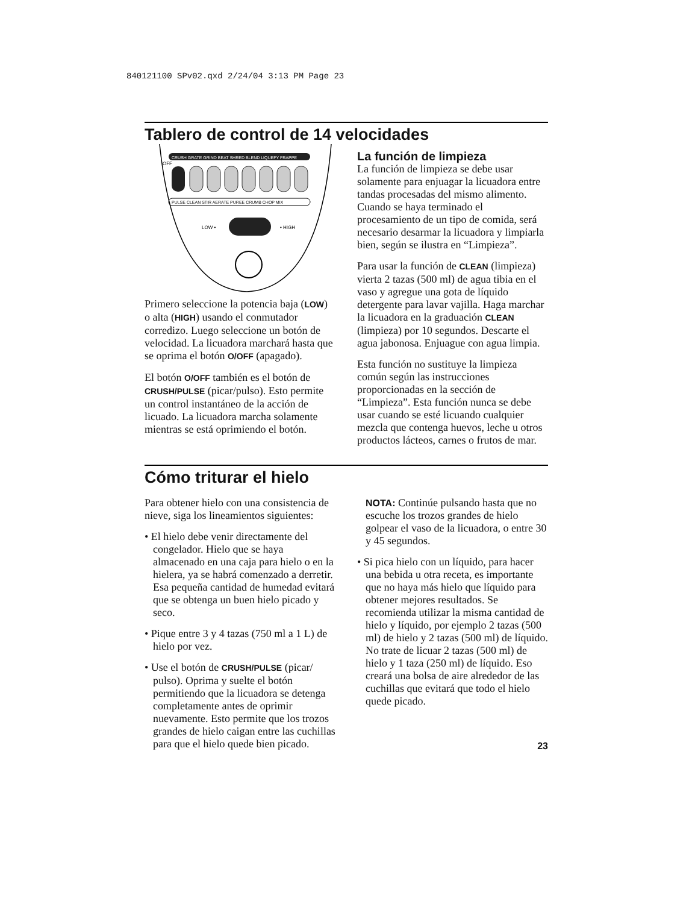840121100 SPv02.qxd 2/24/04 3:13 PM Page 23
Tablero de control de 14 velocidades
CRUSH GRATE GRIND BEAT SHRED BLEND LIQUEFY FRAPPE
OFF
PULSE CLEAN STIR AERATE PUREE CRUMB CHOP MIX
LOW •
• HIGH
Primero seleccione la potencia baja (LOW) o alta (HIGH) usando el conmutador corredizo. Luego seleccione un botón de velocidad. La licuadora marchará hasta que se oprima el botón O/OFF (apagado).
El botón O/OFF también es el botón de CRUSH/PULSE (picar/pulso). Esto permite un control instantáneo de la acción de licuado. La licuadora marcha solamente mientras se está oprimiendo el botón.
La función de limpieza
La función de limpieza se debe usar solamente para enjuagar la licuadora entre tandas procesadas del mismo alimento. Cuando se haya terminado el procesamiento de un tipo de comida, será necesario desarmar la licuadora y limpiarla bien, según se ilustra en “Limpieza”.
Para usar la función de CLEAN (limpieza) vierta 2 tazas (500 ml) de agua tibia en el vaso y agregue una gota de líquido detergente para lavar vajilla. Haga marchar la licuadora en la graduación CLEAN (limpieza) por 10 segundos. Descarte el agua jabonosa. Enjuague con agua limpia.
Esta función no sustituye la limpieza común según las instrucciones proporcionadas en la sección de “Limpieza”. Esta función nunca se debe usar cuando se esté licuando cualquier mezcla que contenga huevos, leche u otros productos lácteos, carnes o frutos de mar.
Cómo triturar el hielo
Para obtener hielo con una consistencia de nieve, siga los lineamientos siguientes:
• El hielo debe venir directamente del congelador. Hielo que se haya almacenado en una caja para hielo o en la hielera, ya se habrá comenzado a derretir. Esa pequeña cantidad de humedad evitará que se obtenga un buen hielo picado y seco.
• Pique entre 3 y 4 tazas (750 ml a 1 L) de hielo por vez.
• Use el botón de CRUSH/PULSE (picar/ pulso). Oprima y suelte el botón permitiendo que la licuadora se detenga completamente antes de oprimir nuevamente. Esto permite que los trozos grandes de hielo caigan entre las cuchillas para que el hielo quede bien picado.
NOTA: Continúe pulsando hasta que no escuche los trozos grandes de hielo golpear el vaso de la licuadora, o entre 30 y 45 segundos.
• Si pica hielo con un líquido, para hacer una bebida u otra receta, es importante que no haya más hielo que líquido para obtener mejores resultados. Se recomienda utilizar la misma cantidad de hielo y líquido, por ejemplo 2 tazas (500 ml) de hielo y 2 tazas (500 ml) de líquido. No trate de licuar 2 tazas (500 ml) de hielo y 1 taza (250 ml) de líquido. Eso creará una bolsa de aire alrededor de las cuchillas que evitará que todo el hielo quede picado.
23